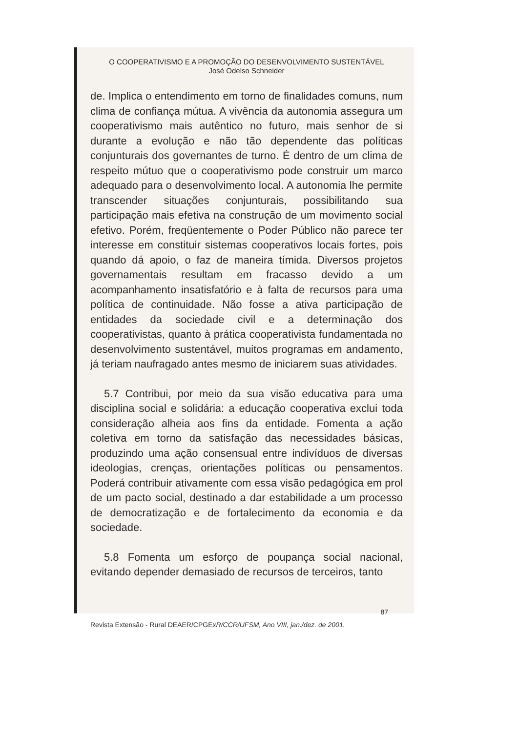O COOPERATIVISMO E A PROMOÇÃO DO DESENVOLVIMENTO SUSTENTÁVEL
José Odelso Schneider
de. Implica o entendimento em torno de finalidades comuns, num clima de confiança mútua. A vivência da autonomia assegura um cooperativismo mais autêntico no futuro, mais senhor de si durante a evolução e não tão dependente das políticas conjunturais dos governantes de turno. É dentro de um clima de respeito mútuo que o cooperativismo pode construir um marco adequado para o desenvolvimento local. A autonomia lhe permite transcender situações conjunturais, possibilitando sua participação mais efetiva na construção de um movimento social efetivo. Porém, freqüentemente o Poder Público não parece ter interesse em constituir sistemas cooperativos locais fortes, pois quando dá apoio, o faz de maneira tímida. Diversos projetos governamentais resultam em fracasso devido a um acompanhamento insatisfatório e à falta de recursos para uma política de continuidade. Não fosse a ativa participação de entidades da sociedade civil e a determinação dos cooperativistas, quanto à prática cooperativista fundamentada no desenvolvimento sustentável, muitos programas em andamento, já teriam naufragado antes mesmo de iniciarem suas atividades.
5.7 Contribui, por meio da sua visão educativa para uma disciplina social e solidária: a educação cooperativa exclui toda consideração alheia aos fins da entidade. Fomenta a ação coletiva em torno da satisfação das necessidades básicas, produzindo uma ação consensual entre indivíduos de diversas ideologias, crenças, orientações políticas ou pensamentos. Poderá contribuir ativamente com essa visão pedagógica em prol de um pacto social, destinado a dar estabilidade a um processo de democratização e de fortalecimento da economia e da sociedade.
5.8 Fomenta um esforço de poupança social nacional, evitando depender demasiado de recursos de terceiros, tanto
87
Revista Extensão - Rural DEAER/CPGExR/CCR/UFSM, Ano VIII, jan./dez. de 2001.